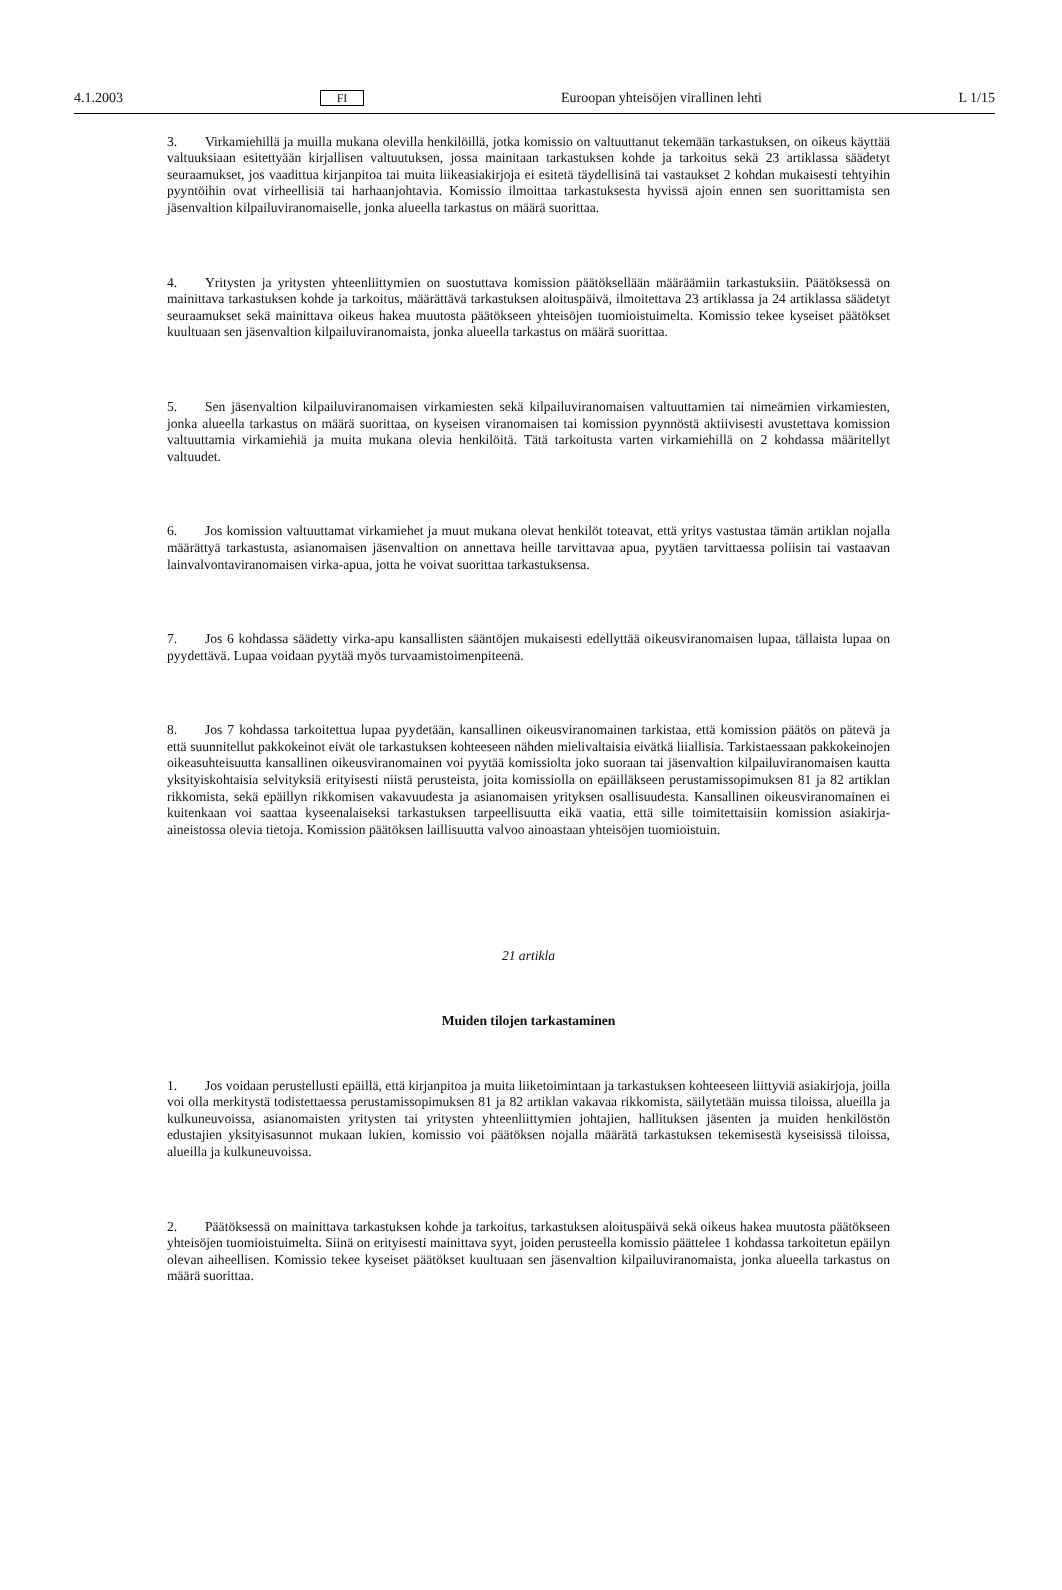4.1.2003 FI Euroopan yhteisöjen virallinen lehti L 1/15
3. Virkamiehillä ja muilla mukana olevilla henkilöillä, jotka komissio on valtuuttanut tekemään tarkastuksen, on oikeus käyttää valtuuksiaan esitettyään kirjallisen valtuutuksen, jossa mainitaan tarkastuksen kohde ja tarkoitus sekä 23 artiklassa säädetyt seuraamukset, jos vaadittua kirjanpitoa tai muita liikeasiakirjoja ei esitetä täydellisinä tai vastaukset 2 kohdan mukaisesti tehtyihin pyyntöihin ovat virheellisiä tai harhaanjohtavia. Komissio ilmoittaa tarkastuksesta hyvissä ajoin ennen sen suorittamista sen jäsenvaltion kilpailuviranomaiselle, jonka alueella tarkastus on määrä suorittaa.
4. Yritysten ja yritysten yhteenliittymien on suostuttava komission päätöksellään määräämiin tarkastuksiin. Päätöksessä on mainittava tarkastuksen kohde ja tarkoitus, määrättävä tarkastuksen aloituspäivä, ilmoitettava 23 artiklassa ja 24 artiklassa säädetyt seuraamukset sekä mainittava oikeus hakea muutosta päätökseen yhteisöjen tuomioistuimelta. Komissio tekee kyseiset päätökset kuultuaan sen jäsenvaltion kilpailuviranomaista, jonka alueella tarkastus on määrä suorittaa.
5. Sen jäsenvaltion kilpailuviranomaisen virkamiesten sekä kilpailuviranomaisen valtuuttamien tai nimeämien virkamiesten, jonka alueella tarkastus on määrä suorittaa, on kyseisen viranomaisen tai komission pyynnöstä aktiivisesti avustettava komission valtuuttamia virkamiehiä ja muita mukana olevia henkilöitä. Tätä tarkoitusta varten virkamiehillä on 2 kohdassa määritellyt valtuudet.
6. Jos komission valtuuttamat virkamiehet ja muut mukana olevat henkilöt toteavat, että yritys vastustaa tämän artiklan nojalla määrättyä tarkastusta, asianomaisen jäsenvaltion on annettava heille tarvittavaa apua, pyytäen tarvittaessa poliisin tai vastaavan lainvalvontaviranomaisen virka-apua, jotta he voivat suorittaa tarkastuksensa.
7. Jos 6 kohdassa säädetty virka-apu kansallisten sääntöjen mukaisesti edellyttää oikeusviranomaisen lupaa, tällaista lupaa on pyydettävä. Lupaa voidaan pyytää myös turvaamistoimenpiteenä.
8. Jos 7 kohdassa tarkoitettua lupaa pyydetään, kansallinen oikeusviranomainen tarkistaa, että komission päätös on pätevä ja että suunnitellut pakkokeinot eivät ole tarkastuksen kohteeseen nähden mielivaltaisia eivätkä liiallisia. Tarkistaessaan pakkokeinojen oikeasuhteisuutta kansallinen oikeusviranomainen voi pyytää komissiolta joko suoraan tai jäsenvaltion kilpailuviranomaisen kautta yksityiskohtaisia selvityksiä erityisesti niistä perusteista, joita komissiolla on epäilläkseen perustamissopimuksen 81 ja 82 artiklan rikkomista, sekä epäillyn rikkomisen vakavuudesta ja asianomaisen yrityksen osallisuudesta. Kansallinen oikeusviranomainen ei kuitenkaan voi saattaa kyseenalaiseksi tarkastuksen tarpeellisuutta eikä vaatia, että sille toimitettaisiin komission asiakirja-aineistossa olevia tietoja. Komission päätöksen laillisuutta valvoo ainoastaan yhteisöjen tuomioistuin.
21 artikla
Muiden tilojen tarkastaminen
1. Jos voidaan perustellusti epäillä, että kirjanpitoa ja muita liiketoimintaan ja tarkastuksen kohteeseen liittyviä asiakirjoja, joilla voi olla merkitystä todistettaessa perustamissopimuksen 81 ja 82 artiklan vakavaa rikkomista, säilytetään muissa tiloissa, alueilla ja kulkuneuvoissa, asianomaisten yritysten tai yritysten yhteenliittymien johtajien, hallituksen jäsenten ja muiden henkilöstön edustajien yksityisasunnot mukaan lukien, komissio voi päätöksen nojalla määrätä tarkastuksen tekemisestä kyseisissä tiloissa, alueilla ja kulkuneuvoissa.
2. Päätöksessä on mainittava tarkastuksen kohde ja tarkoitus, tarkastuksen aloituspäivä sekä oikeus hakea muutosta päätökseen yhteisöjen tuomioistuimelta. Siinä on erityisesti mainittava syyt, joiden perusteella komissio päättelee 1 kohdassa tarkoitetun epäilyn olevan aiheellisen. Komissio tekee kyseiset päätökset kuultuaan sen jäsenvaltion kilpailuviranomaista, jonka alueella tarkastus on määrä suorittaa.